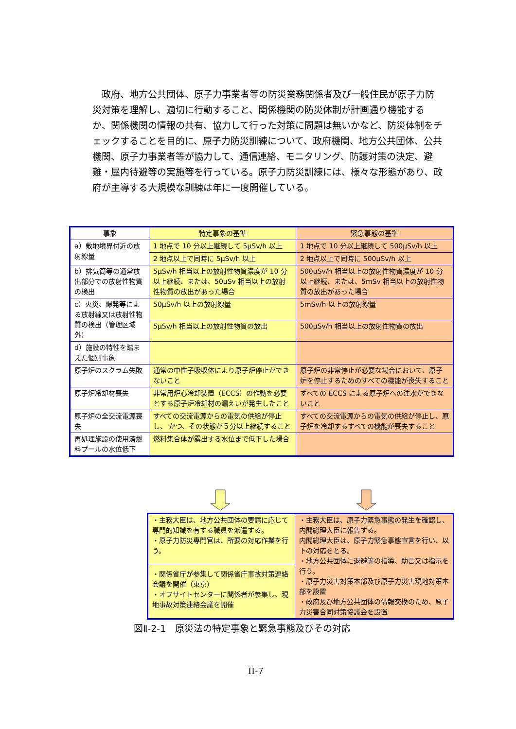政府、地方公共団体、原子力事業者等の防災業務関係者及び一般住民が原子力防災対策を理解し、適切に行動すること、関係機関の防災体制が計画通り機能するか、関係機関の情報の共有、協力して行った対策に問題は無いかなど、防災体制をチェックすることを目的に、原子力防災訓練について、政府機関、地方公共団体、公共機関、原子力事業者等が協力して、通信連絡、モニタリング、防護対策の決定、避難・屋内待避等の実施等を行っている。原子力防災訓練には、様々な形態があり、政府が主導する大規模な訓練は年に一度開催している。
| 事象 | 特定事象の基準 | 緊急事態の基準 |
| --- | --- | --- |
| a）敷地境界付近の放射線量 | 1 地点で 10 分以上継続して 5μSv/h 以上 | 1 地点で 10 分以上継続して 500μSv/h 以上 |
| | 2 地点以上で同時に 5μSv/h 以上 | 2 地点以上で同時に 500μSv/h 以上 |
| b）排気筒等の通常放出部分での放射性物質の検出 | 5μSv/h 相当以上の放射性物質濃度が 10 分以上継続、または、50μSv 相当以上の放射性物質の放出があった場合 | 500μSv/h 相当以上の放射性物質濃度が 10 分以上継続、または、5mSv 相当以上の放射性物質の放出があった場合 |
| c）火災、爆発等による放射線又は放射性物質の検出（管理区域外） | 50μSv/h 以上の放射線量 | 5mSv/h 以上の放射線量 |
| | 5μSv/h 相当以上の放射性物質の放出 | 500μSv/h 相当以上の放射性物質の放出 |
| d）施設の特性を踏まえた個別事象 | | |
| 原子炉のスクラム失敗 | 通常の中性子吸収体により原子炉停止ができないこと | 原子炉の非常停止が必要な場合において、原子炉を停止するためのすべての機能が喪失すること |
| 原子炉冷却材喪失 | 非常用炉心冷却装置（ECCS）の作動を必要とする原子炉冷却材の漏えいが発生したこと | すべての ECCS による原子炉への注水ができないこと |
| 原子炉の全交流電源喪失 | すべての交流電源からの電気の供給が停止し、 かつ、その状態が５分以上継続すること | すべての交流電源からの電気の供給が停止し、原子炉を冷却するすべての機能が喪失すること |
| 再処理施設の使用済燃料プールの水位低下 | 燃料集合体が露出する水位まで低下した場合 | |
| ・主務大臣は、地方公共団体の要請に応じて専門的知識を有する職員を派遣する。 ・原子力防災専門官は、所要の対応作業を行う。 | ・主務大臣は、原子力緊急事態の発生を確認し、内閣総理大臣に報告する。 内閣総理大臣は、原子力緊急事態宣言を行い、以下の対応をとる。 ・地方公共団体に退避等の指導、助言又は指示を行う。 ・原子力災害対策本部及び原子力災害現地対策本部を設置 ・政府及び地方公共団体の情報交換のため、原子力災害合同対策協議会を設置 |
| ・関係省庁が参集して関係省庁事故対策連絡会議を開催（東京） ・オフサイトセンターに関係者が参集し、現地事故対策連絡会議を開催 | |
図Ⅱ-2-1　原災法の特定事象と緊急事態及びその対応
II-7